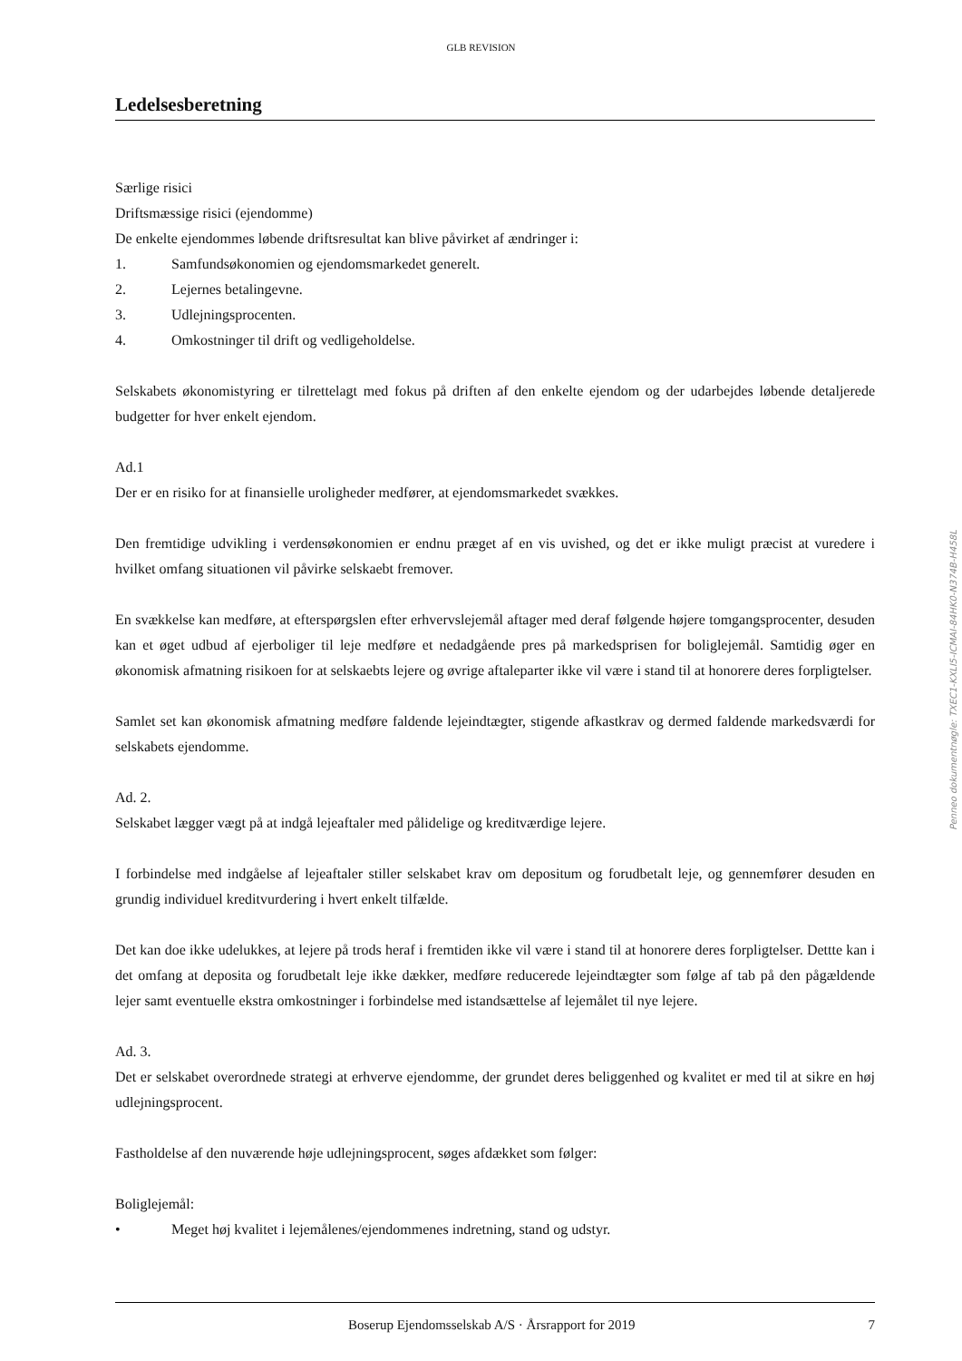GLB REVISION
Ledelsesberetning
Særlige risici
Driftsmæssige risici (ejendomme)
De enkelte ejendommes løbende driftsresultat kan blive påvirket af ændringer i:
1. Samfundsøkonomien og ejendomsmarkedet generelt.
2. Lejernes betalingevne.
3. Udlejningsprocenten.
4. Omkostninger til drift og vedligeholdelse.
Selskabets økonomistyring er tilrettelagt med fokus på driften af den enkelte ejendom og der udarbejdes løbende detaljerede budgetter for hver enkelt ejendom.
Ad.1
Der er en risiko for at finansielle uroligheder medfører, at ejendomsmarkedet svækkes.
Den fremtidige udvikling i verdensøkonomien er endnu præget af en vis uvished, og det er ikke muligt præcist at vuredere i hvilket omfang situationen vil påvirke selskaebt fremover.
En svækkelse kan medføre, at efterspørgslen efter erhvervslejemål aftager med deraf følgende højere tomgangsprocenter, desuden kan et øget udbud af ejerboliger til leje medføre et nedadgående pres på markedsprisen for boliglejemål. Samtidig øger en økonomisk afmatning risikoen for at selskaebts lejere og øvrige aftaleparter ikke vil være i stand til at honorere deres forpligtelser.
Samlet set kan økonomisk afmatning medføre faldende lejeindtægter, stigende afkastkrav og dermed faldende markedsværdi for selskabets ejendomme.
Ad. 2.
Selskabet lægger vægt på at indgå lejeaftaler med pålidelige og kreditværdige lejere.
I forbindelse med indgåelse af lejeaftaler stiller selskabet krav om depositum og forudbetalt leje, og gennemfører desuden en grundig individuel kreditvurdering i hvert enkelt tilfælde.
Det kan doe ikke udelukkes, at lejere på trods heraf i fremtiden ikke vil være i stand til at honorere deres forpligtelser. Dettte kan i det omfang at deposita og forudbetalt leje ikke dækker, medføre reducerede lejeindtægter som følge af tab på den pågældende lejer samt eventuelle ekstra omkostninger i forbindelse med istandsættelse af lejemålet til nye lejere.
Ad. 3.
Det er selskabet overordnede strategi at erhverve ejendomme, der grundet deres beliggenhed og kvalitet er med til at sikre en høj udlejningsprocent.
Fastholdelse af den nuværende høje udlejningsprocent, søges afdækket som følger:
Boliglejemål:
• Meget høj kvalitet i lejemålenes/ejendommenes indretning, stand og udstyr.
Boserup Ejendomsselskab A/S · Årsrapport for 2019 7
Penneo dokumentnøgle: TXEC1-KXLI5-ICMAI-84HK0-N374B-H458L